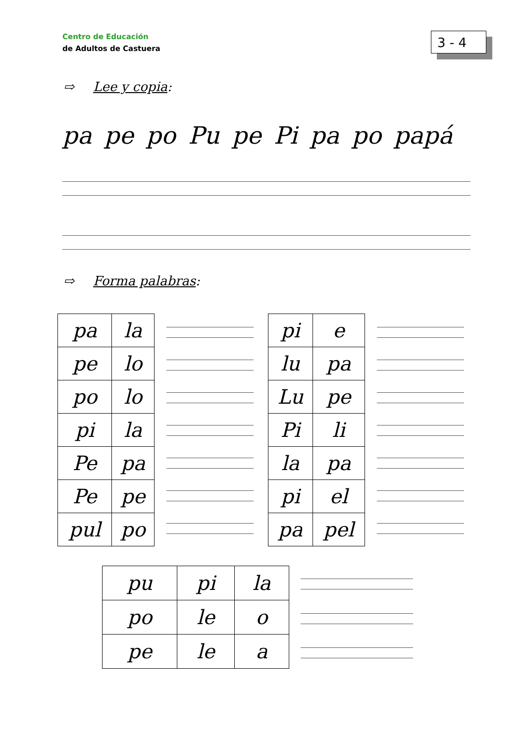Centro de Educación
de Adultos de Castuera
3 - 4
⇨ Lee y copia:
pa pe po Pu pe Pi pa po papá
⇨ Forma palabras:
| pa | la |
| pe | lo |
| po | lo |
| pi | la |
| Pe | pa |
| Pe | pe |
| pul | po |
| pi | e |
| lu | pa |
| Lu | pe |
| Pi | li |
| la | pa |
| pi | el |
| pa | pel |
| pu | pi | la |
| po | le | o |
| pe | le | a |